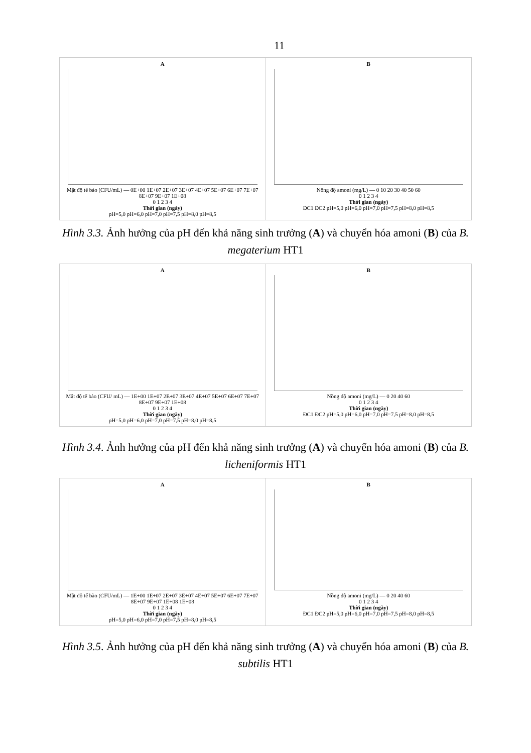11
A
Mật độ tế bào (CFU/mL) — 0E+00 1E+07 2E+07 3E+07 4E+07 5E+07 6E+07 7E+07 8E+07 9E+07 1E+08
0 1 2 3 4
Thời gian (ngày)
pH=5,0 pH=6,0 pH=7,0 pH=7,5 pH=8,0 pH=8,5
B
Nồng độ amoni (mg/L) — 0 10 20 30 40 50 60
0 1 2 3 4
Thời gian (ngày)
ĐC1 ĐC2 pH=5,0 pH=6,0 pH=7,0 pH=7,5 pH=8,0 pH=8,5
Hình 3.3. Ảnh hưởng của pH đến khả năng sinh trưởng (A) và chuyển hóa amoni (B) của B. megaterium HT1
A
Mật độ tế bào (CFU/ mL) — 1E+00 1E+07 2E+07 3E+07 4E+07 5E+07 6E+07 7E+07 8E+07 9E+07 1E+08
0 1 2 3 4
Thời gian (ngày)
pH=5,0 pH=6,0 pH=7,0 pH=7,5 pH=8,0 pH=8,5
B
Nồng độ amoni (mg/L) — 0 20 40 60
0 1 2 3 4
Thời gian (ngày)
ĐC1 ĐC2 pH=5,0 pH=6,0 pH=7,0 pH=7,5 pH=8,0 pH=8,5
Hình 3.4. Ảnh hưởng của pH đến khả năng sinh trưởng (A) và chuyển hóa amoni (B) của B. licheniformis HT1
A
Mật độ tế bào (CFU/mL) — 1E+00 1E+07 2E+07 3E+07 4E+07 5E+07 6E+07 7E+07 8E+07 9E+07 1E+08 1E+08
0 1 2 3 4
Thời gian (ngày)
pH=5,0 pH=6,0 pH=7,0 pH=7,5 pH=8,0 pH=8,5
B
Nồng độ amoni (mg/L) — 0 20 40 60
0 1 2 3 4
Thời gian (ngày)
ĐC1 ĐC2 pH=5,0 pH=6,0 pH=7,0 pH=7,5 pH=8,0 pH=8,5
Hình 3.5. Ảnh hưởng của pH đến khả năng sinh trưởng (A) và chuyển hóa amoni (B) của B. subtilis HT1